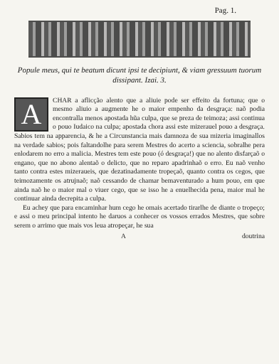Pag. 1.
Popule meus, qui te beatum dicunt ipsi te decipiunt, & viam gressuum tuorum dissipant. Izai. 3.
ACHAR a aflicção alento que a aliuie pode ser effeito da fortuna; que o mesmo aliuio a augmente he o maior empenho da desgraça: naõ podia encontralla menos apostada hũa culpa, que se preza de teimoza; assi continua o pouo Iudaico na culpa; apostada chora assi este mizerauel pouo a desgraça. Sabios tem na apparencia, & he a Circunstancia mais damnoza de sua mizeria imaginallos na verdade sabios; pois faltandolhe para serem Mestres do acerto a sciencia, sobralhe pera enlodarem no erro a malicia. Mestres tem este pouo (ó desgraça!) que no alento disfarçaõ o engano, que no abono alentaõ o delicto, que no reparo apadrinhaõ o erro. Eu naõ venho tanto contra estes mizeraueis, que dezatinadamente tropeçaõ, quanto contra os cegos, que teimozamente os atrujnaõ; naõ cessando de chamar bemaventurado a hum pouo, em que ainda naõ he o maior mal o viuer cego, que se isso he a enuelhecida pena, maior mal he continuar ainda decrepita a culpa.
Eu achey que para encaminhar hum cego he omais acertado tirarlhe de diante o tropeço; e assi o meu principal intento he daruos a conhecer os vossos errados Mestres, que sobre serem o arrimo que mais vos leua atropeçar, he sua
Adoutrina